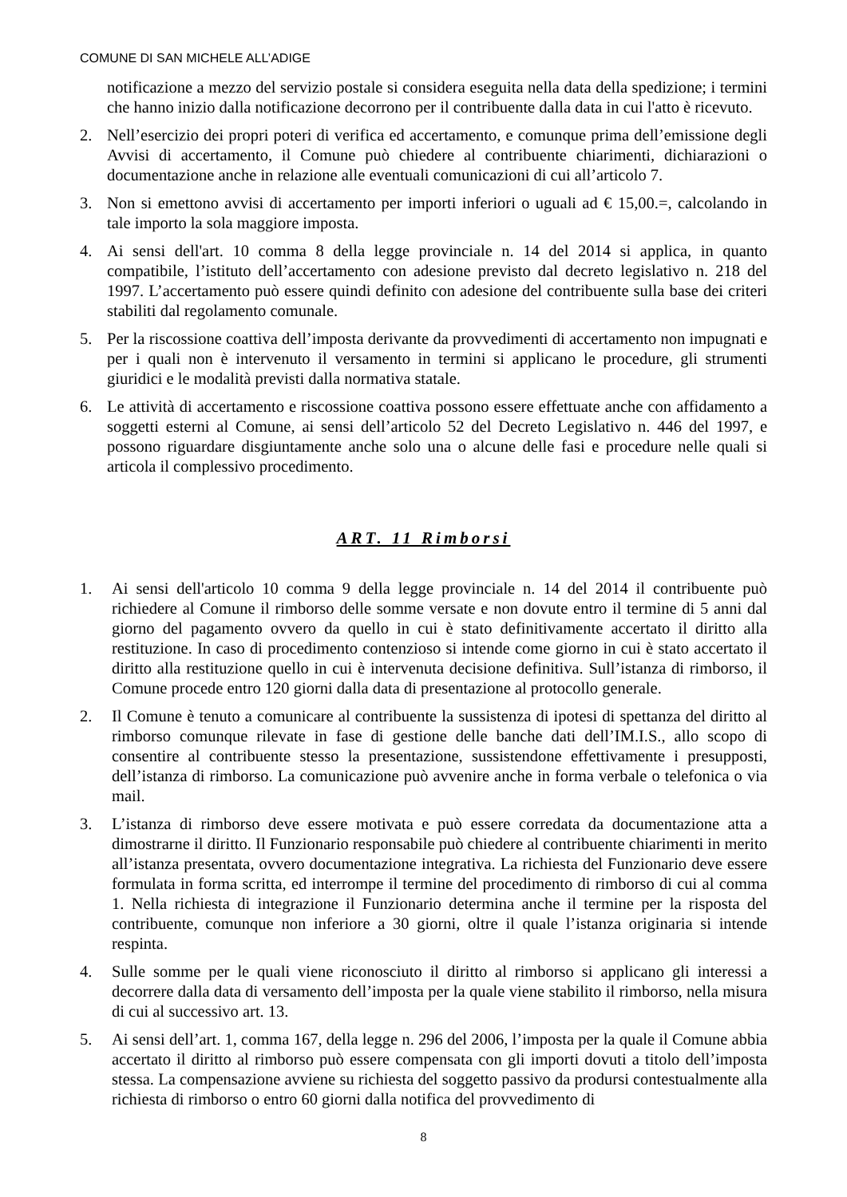COMUNE DI SAN MICHELE ALL’ADIGE
notificazione a mezzo del servizio postale si considera eseguita nella data della spedizione; i termini che hanno inizio dalla notificazione decorrono per il contribuente dalla data in cui l'atto è ricevuto.
2. Nell’esercizio dei propri poteri di verifica ed accertamento, e comunque prima dell’emissione degli Avvisi di accertamento, il Comune può chiedere al contribuente chiarimenti, dichiarazioni o documentazione anche in relazione alle eventuali comunicazioni di cui all’articolo 7.
3. Non si emettono avvisi di accertamento per importi inferiori o uguali ad € 15,00.=, calcolando in tale importo la sola maggiore imposta.
4. Ai sensi dell'art. 10 comma 8 della legge provinciale n. 14 del 2014 si applica, in quanto compatibile, l’istituto dell’accertamento con adesione previsto dal decreto legislativo n. 218 del 1997. L’accertamento può essere quindi definito con adesione del contribuente sulla base dei criteri stabiliti dal regolamento comunale.
5. Per la riscossione coattiva dell’imposta derivante da provvedimenti di accertamento non impugnati e per i quali non è intervenuto il versamento in termini si applicano le procedure, gli strumenti giuridici e le modalità previsti dalla normativa statale.
6. Le attività di accertamento e riscossione coattiva possono essere effettuate anche con affidamento a soggetti esterni al Comune, ai sensi dell’articolo 52 del Decreto Legislativo n. 446 del 1997, e possono riguardare disgiuntamente anche solo una o alcune delle fasi e procedure nelle quali si articola il complessivo procedimento.
ART. 11 Rimborsi
1. Ai sensi dell'articolo 10 comma 9 della legge provinciale n. 14 del 2014 il contribuente può richiedere al Comune il rimborso delle somme versate e non dovute entro il termine di 5 anni dal giorno del pagamento ovvero da quello in cui è stato definitivamente accertato il diritto alla restituzione. In caso di procedimento contenzioso si intende come giorno in cui è stato accertato il diritto alla restituzione quello in cui è intervenuta decisione definitiva. Sull’istanza di rimborso, il Comune procede entro 120 giorni dalla data di presentazione al protocollo generale.
2. Il Comune è tenuto a comunicare al contribuente la sussistenza di ipotesi di spettanza del diritto al rimborso comunque rilevate in fase di gestione delle banche dati dell’IM.I.S., allo scopo di consentire al contribuente stesso la presentazione, sussistendone effettivamente i presupposti, dell’istanza di rimborso. La comunicazione può avvenire anche in forma verbale o telefonica o via mail.
3. L’istanza di rimborso deve essere motivata e può essere corredata da documentazione atta a dimostrarne il diritto. Il Funzionario responsabile può chiedere al contribuente chiarimenti in merito all’istanza presentata, ovvero documentazione integrativa. La richiesta del Funzionario deve essere formulata in forma scritta, ed interrompe il termine del procedimento di rimborso di cui al comma 1. Nella richiesta di integrazione il Funzionario determina anche il termine per la risposta del contribuente, comunque non inferiore a 30 giorni, oltre il quale l’istanza originaria si intende respinta.
4. Sulle somme per le quali viene riconosciuto il diritto al rimborso si applicano gli interessi a decorrere dalla data di versamento dell’imposta per la quale viene stabilito il rimborso, nella misura di cui al successivo art. 13.
5. Ai sensi dell’art. 1, comma 167, della legge n. 296 del 2006, l’imposta per la quale il Comune abbia accertato il diritto al rimborso può essere compensata con gli importi dovuti a titolo dell’imposta stessa. La compensazione avviene su richiesta del soggetto passivo da prodursi contestualmente alla richiesta di rimborso o entro 60 giorni dalla notifica del provvedimento di
8